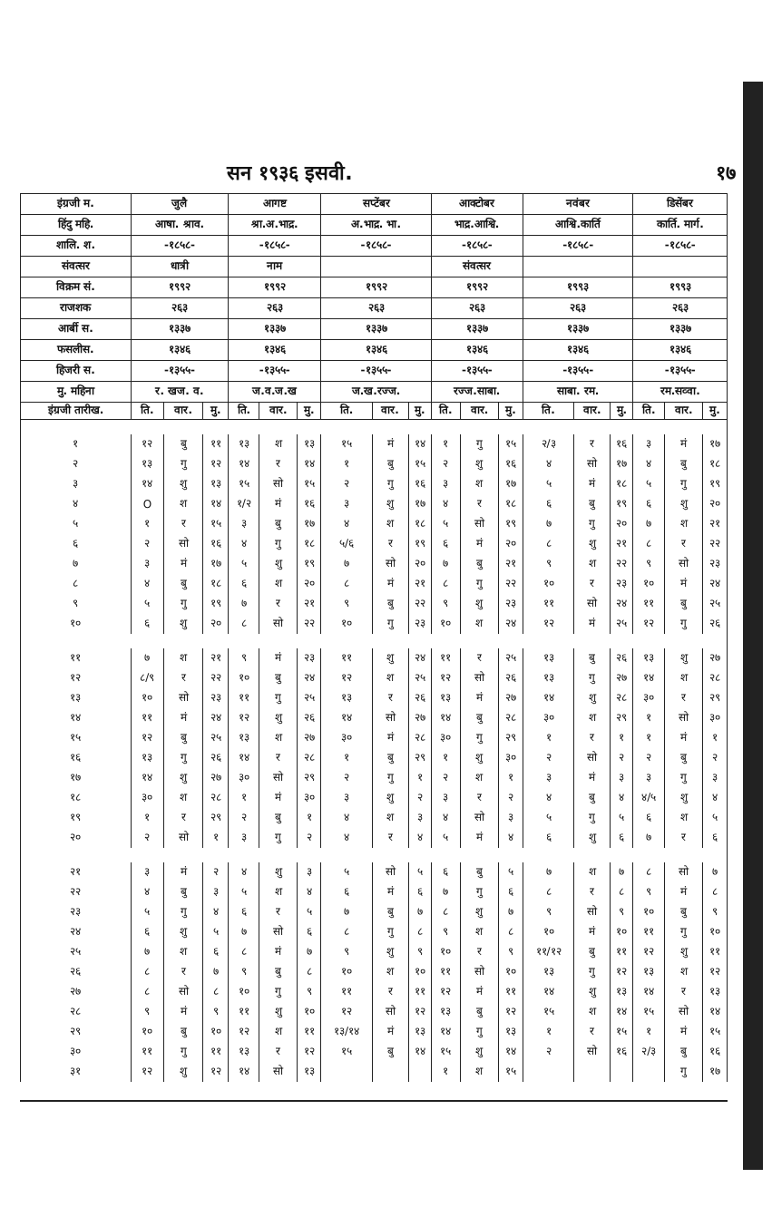सन १९३६ इसवी. १७
| इंग्रजी म. | जुलै | | | आगष्ट | | | सप्टेंबर | | | आक्टोबर | | | नवंबर | | | डिसेंबर | | |
| हिंदु महि. | आषा. श्राव. | | | श्रा.अ.भाद्र. | | | अ.भाद्र. भा. | | | भाद्र.आश्वि. | | | आश्वि.कार्ति | | | कार्ति. मार्ग. | | |
| शालि. श. | -१८५८- | | | -१८५८- | | | -१८५८- | | | -१८५८- | | | -१८५८- | | | -१८५८- | | |
| संवत्सर | धात्री | | | नाम | | | | | | संवत्सर | | | | | | | | |
| विक्रम सं. | १९९२ | | | १९९२ | | | १९९२ | | | १९९२ | | | १९९३ | | | १९९३ | | |
| राजशक | २६३ | | | २६३ | | | २६३ | | | २६३ | | | २६३ | | | २६३ | | |
| आर्बी स. | १३३७ | | | १३३७ | | | १३३७ | | | १३३७ | | | १३३७ | | | १३३७ | | |
| फसलीस. | १३४६ | | | १३४६ | | | १३४६ | | | १३४६ | | | १३४६ | | | १३४६ | | |
| हिजरी स. | -१३५५- | | | -१३५५- | | | -१३५५- | | | -१३५५- | | | -१३५५- | | | -१३५५- | | |
| मु. महिना | र. खज. व. | | | ज.व.ज.ख | | | ज.ख.रज्ज. | | | रज्ज.साबा. | | | साबा. रम. | | | रम.सव्वा. | | |
| इंग्रजी तारीख. | ति. | वार. | मु. | ति. | वार. | मु. | ति. | वार. | मु. | ति. | वार. | मु. | ति. | वार. | मु. | ति. | वार. | मु. |
| १ | १२ | बु | ११ | १३ | श | १३ | १५ | मं | १४ | १ | गु | १५ | २/३ | र | १६ | ३ | मं | १७ |
| २ | १३ | गु | १२ | १४ | र | १४ | १ | बु | १५ | २ | शु | १६ | ४ | सो | १७ | ४ | बु | १८ |
| ३ | १४ | शु | १३ | १५ | सो | १५ | २ | गु | १६ | ३ | श | १७ | ५ | मं | १८ | ५ | गु | १९ |
| ४ | O | श | १४ | १/२ | मं | १६ | ३ | शु | १७ | ४ | र | १८ | ६ | बु | १९ | ६ | शु | २० |
| ५ | १ | र | १५ | ३ | बु | १७ | ४ | श | १८ | ५ | सो | १९ | ७ | गु | २० | ७ | श | २१ |
| ६ | २ | सो | १६ | ४ | गु | १८ | ५/६ | र | १९ | ६ | मं | २० | ८ | शु | २१ | ८ | र | २२ |
| ७ | ३ | मं | १७ | ५ | शु | १९ | ७ | सो | २० | ७ | बु | २१ | ९ | श | २२ | ९ | सो | २३ |
| ८ | ४ | बु | १८ | ६ | श | २० | ८ | मं | २१ | ८ | गु | २२ | १० | र | २३ | १० | मं | २४ |
| ९ | ५ | गु | १९ | ७ | र | २१ | ९ | बु | २२ | ९ | शु | २३ | ११ | सो | २४ | ११ | बु | २५ |
| १० | ६ | शु | २० | ८ | सो | २२ | १० | गु | २३ | १० | श | २४ | १२ | मं | २५ | १२ | गु | २६ |
| ११ | ७ | श | २१ | ९ | मं | २३ | ११ | शु | २४ | ११ | र | २५ | १३ | बु | २६ | १३ | शु | २७ |
| १२ | ८/९ | र | २२ | १० | बु | २४ | १२ | श | २५ | १२ | सो | २६ | १३ | गु | २७ | १४ | श | २८ |
| १३ | १० | सो | २३ | ११ | गु | २५ | १३ | र | २६ | १३ | मं | २७ | १४ | शु | २८ | ३० | र | २९ |
| १४ | ११ | मं | २४ | १२ | शु | २६ | १४ | सो | २७ | १४ | बु | २८ | ३० | श | २९ | १ | सो | ३० |
| १५ | १२ | बु | २५ | १३ | श | २७ | ३० | मं | २८ | ३० | गु | २९ | १ | र | १ | १ | मं | १ |
| १६ | १३ | गु | २६ | १४ | र | २८ | १ | बु | २९ | १ | शु | ३० | २ | सो | २ | २ | बु | २ |
| १७ | १४ | शु | २७ | ३० | सो | २९ | २ | गु | १ | २ | श | १ | ३ | मं | ३ | ३ | गु | ३ |
| १८ | ३० | श | २८ | १ | मं | ३० | ३ | शु | २ | ३ | र | २ | ४ | बु | ४ | ४/५ | शु | ४ |
| १९ | १ | र | २९ | २ | बु | १ | ४ | श | ३ | ४ | सो | ३ | ५ | गु | ५ | ६ | श | ५ |
| २० | २ | सो | १ | ३ | गु | २ | ४ | र | ४ | ५ | मं | ४ | ६ | शु | ६ | ७ | र | ६ |
| २१ | ३ | मं | २ | ४ | शु | ३ | ५ | सो | ५ | ६ | बु | ५ | ७ | श | ७ | ८ | सो | ७ |
| २२ | ४ | बु | ३ | ५ | श | ४ | ६ | मं | ६ | ७ | गु | ६ | ८ | र | ८ | ९ | मं | ८ |
| २३ | ५ | गु | ४ | ६ | र | ५ | ७ | बु | ७ | ८ | शु | ७ | ९ | सो | ९ | १० | बु | ९ |
| २४ | ६ | शु | ५ | ७ | सो | ६ | ८ | गु | ८ | ९ | श | ८ | १० | मं | १० | ११ | गु | १० |
| २५ | ७ | श | ६ | ८ | मं | ७ | ९ | शु | ९ | १० | र | ९ | ११/१२ | बु | ११ | १२ | शु | ११ |
| २६ | ८ | र | ७ | ९ | बु | ८ | १० | श | १० | ११ | सो | १० | १३ | गु | १२ | १३ | श | १२ |
| २७ | ८ | सो | ८ | १० | गु | ९ | ११ | र | ११ | १२ | मं | ११ | १४ | शु | १३ | १४ | र | १३ |
| २८ | ९ | मं | ९ | ११ | शु | १० | १२ | सो | १२ | १३ | बु | १२ | १५ | श | १४ | १५ | सो | १४ |
| २९ | १० | बु | १० | १२ | श | ११ | १३/१४ | मं | १३ | १४ | गु | १३ | १ | र | १५ | १ | मं | १५ |
| ३० | ११ | गु | ११ | १३ | र | १२ | १५ | बु | १४ | १५ | शु | १४ | २ | सो | १६ | २/३ | बु | १६ |
| ३१ | १२ | शु | १२ | १४ | सो | १३ | | | | १ | श | १५ | | | | | गु | १७ |